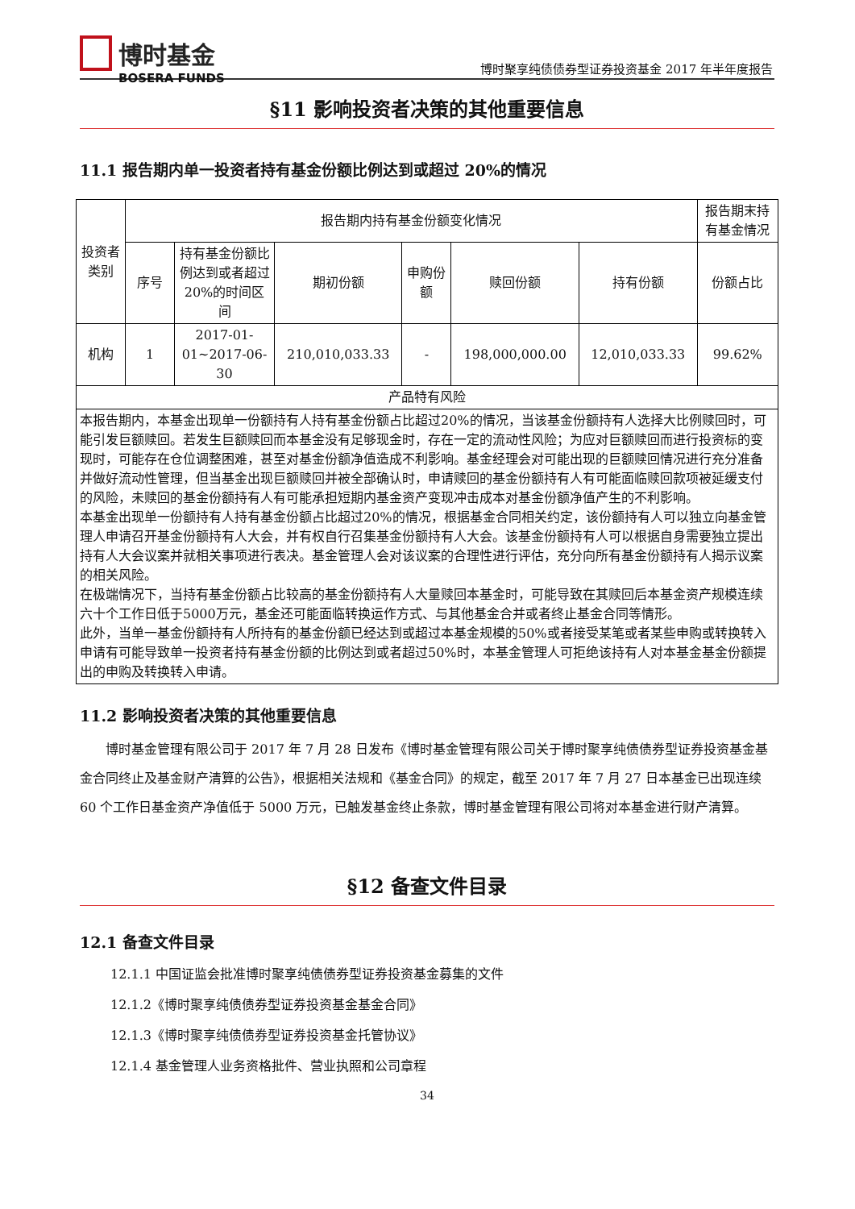博时基金
BOSERA FUNDS
博时聚享纯债债券型证券投资基金 2017 年半年度报告
§11 影响投资者决策的其他重要信息
11.1 报告期内单一投资者持有基金份额比例达到或超过 20%的情况
| 投资者类别 | 报告期内持有基金份额变化情况 | | | | | | 报告期末持有基金情况 |
| --- | --- | --- | --- | --- | --- | --- | --- |
| | 序号 | 持有基金份额比例达到或者超过20%的时间区间 | 期初份额 | 申购份额 | 赎回份额 | 持有份额 | 份额占比 |
| 机构 | 1 | 2017-01-01~2017-06-30 | 210,010,033.33 | - | 198,000,000.00 | 12,010,033.33 | 99.62% |
| 产品特有风险 | | | | | | | |
| 本报告期内，本基金出现单一份额持有人持有基金份额占比超过20%的情况，当该基金份额持有人选择大比例赎回时，可能引发巨额赎回。若发生巨额赎回而本基金没有足够现金时，存在一定的流动性风险；为应对巨额赎回而进行投资标的变现时，可能存在仓位调整困难，甚至对基金份额净值造成不利影响。基金经理会对可能出现的巨额赎回情况进行充分准备并做好流动性管理，但当基金出现巨额赎回并被全部确认时，申请赎回的基金份额持有人有可能面临赎回款项被延缓支付的风险，未赎回的基金份额持有人有可能承担短期内基金资产变现冲击成本对基金份额净值产生的不利影响。 本基金出现单一份额持有人持有基金份额占比超过20%的情况，根据基金合同相关约定，该份额持有人可以独立向基金管理人申请召开基金份额持有人大会，并有权自行召集基金份额持有人大会。该基金份额持有人可以根据自身需要独立提出持有人大会议案并就相关事项进行表决。基金管理人会对该议案的合理性进行评估，充分向所有基金份额持有人揭示议案的相关风险。 在极端情况下，当持有基金份额占比较高的基金份额持有人大量赎回本基金时，可能导致在其赎回后本基金资产规模连续六十个工作日低于5000万元，基金还可能面临转换运作方式、与其他基金合并或者终止基金合同等情形。 此外，当单一基金份额持有人所持有的基金份额已经达到或超过本基金规模的50%或者接受某笔或者某些申购或转换转入申请有可能导致单一投资者持有基金份额的比例达到或者超过50%时，本基金管理人可拒绝该持有人对本基金基金份额提出的申购及转换转入申请。 | | | | | | | |
11.2 影响投资者决策的其他重要信息
博时基金管理有限公司于 2017 年 7 月 28 日发布《博时基金管理有限公司关于博时聚享纯债债券型证券投资基金基金合同终止及基金财产清算的公告》，根据相关法规和《基金合同》的规定，截至 2017 年 7 月 27 日本基金已出现连续 60 个工作日基金资产净值低于 5000 万元，已触发基金终止条款，博时基金管理有限公司将对本基金进行财产清算。
§12 备查文件目录
12.1 备查文件目录
12.1.1 中国证监会批准博时聚享纯债债券型证券投资基金募集的文件
12.1.2《博时聚享纯债债券型证券投资基金基金合同》
12.1.3《博时聚享纯债债券型证券投资基金托管协议》
12.1.4 基金管理人业务资格批件、营业执照和公司章程
34